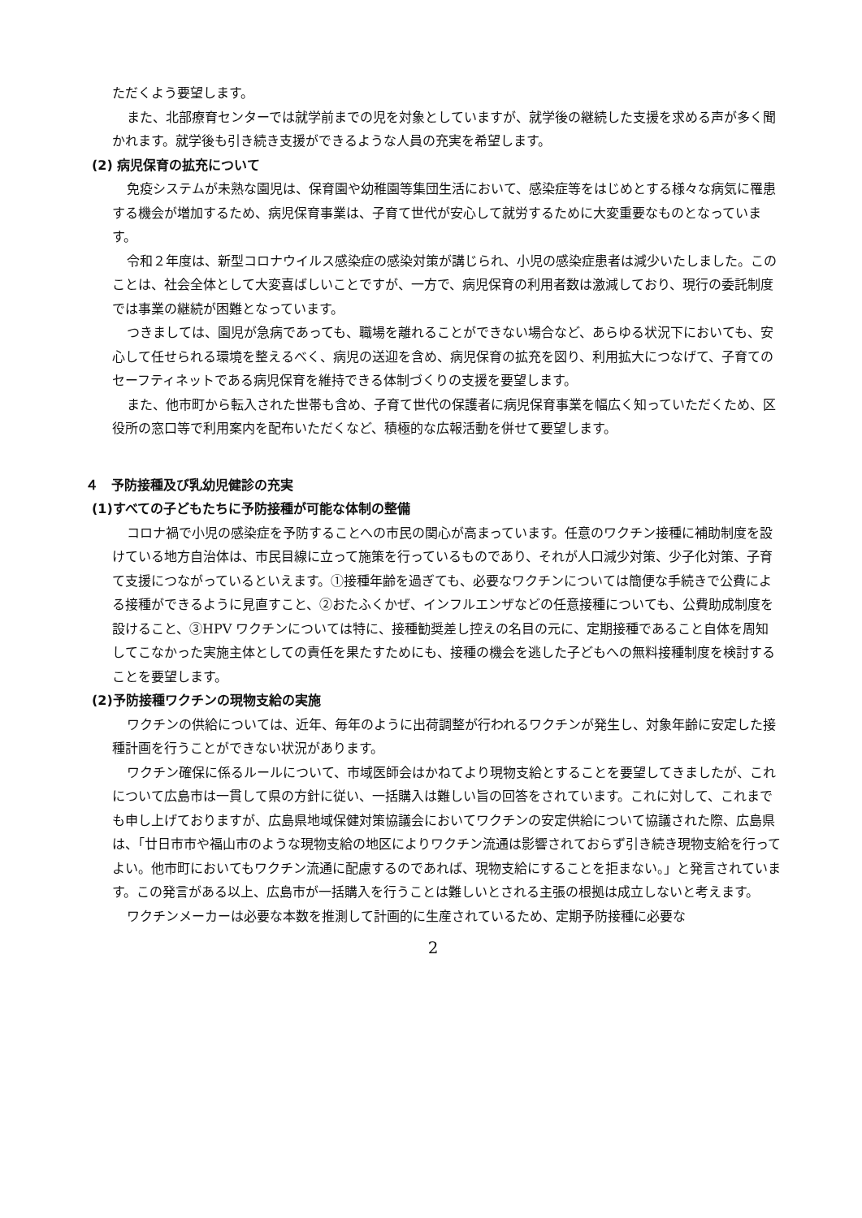ただくよう要望します。
また、北部療育センターでは就学前までの児を対象としていますが、就学後の継続した支援を求める声が多く聞かれます。就学後も引き続き支援ができるような人員の充実を希望します。
(2) 病児保育の拡充について
免疫システムが未熟な園児は、保育園や幼稚園等集団生活において、感染症等をはじめとする様々な病気に罹患する機会が増加するため、病児保育事業は、子育て世代が安心して就労するために大変重要なものとなっています。
令和２年度は、新型コロナウイルス感染症の感染対策が講じられ、小児の感染症患者は減少いたしました。このことは、社会全体として大変喜ばしいことですが、一方で、病児保育の利用者数は激減しており、現行の委託制度では事業の継続が困難となっています。
つきましては、園児が急病であっても、職場を離れることができない場合など、あらゆる状況下においても、安心して任せられる環境を整えるべく、病児の送迎を含め、病児保育の拡充を図り、利用拡大につなげて、子育てのセーフティネットである病児保育を維持できる体制づくりの支援を要望します。
また、他市町から転入された世帯も含め、子育て世代の保護者に病児保育事業を幅広く知っていただくため、区役所の窓口等で利用案内を配布いただくなど、積極的な広報活動を併せて要望します。
４　予防接種及び乳幼児健診の充実
(1)すべての子どもたちに予防接種が可能な体制の整備
コロナ禍で小児の感染症を予防することへの市民の関心が高まっています。任意のワクチン接種に補助制度を設けている地方自治体は、市民目線に立って施策を行っているものであり、それが人口減少対策、少子化対策、子育て支援につながっているといえます。①接種年齢を過ぎても、必要なワクチンについては簡便な手続きで公費による接種ができるように見直すこと、②おたふくかぜ、インフルエンザなどの任意接種についても、公費助成制度を設けること、③HPV ワクチンについては特に、接種勧奨差し控えの名目の元に、定期接種であること自体を周知してこなかった実施主体としての責任を果たすためにも、接種の機会を逃した子どもへの無料接種制度を検討することを要望します。
(2)予防接種ワクチンの現物支給の実施
ワクチンの供給については、近年、毎年のように出荷調整が行われるワクチンが発生し、対象年齢に安定した接種計画を行うことができない状況があります。
ワクチン確保に係るルールについて、市域医師会はかねてより現物支給とすることを要望してきましたが、これについて広島市は一貫して県の方針に従い、一括購入は難しい旨の回答をされています。これに対して、これまでも申し上げておりますが、広島県地域保健対策協議会においてワクチンの安定供給について協議された際、広島県は、「廿日市市や福山市のような現物支給の地区によりワクチン流通は影響されておらず引き続き現物支給を行ってよい。他市町においてもワクチン流通に配慮するのであれば、現物支給にすることを拒まない。」と発言されています。この発言がある以上、広島市が一括購入を行うことは難しいとされる主張の根拠は成立しないと考えます。
ワクチンメーカーは必要な本数を推測して計画的に生産されているため、定期予防接種に必要な
2